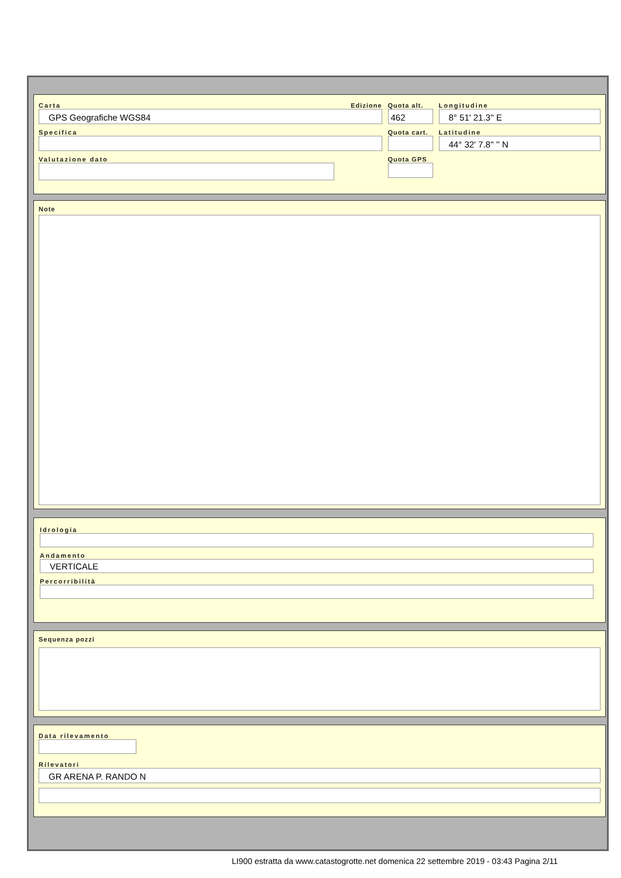Carta Edizione
GPS Geografiche WGS84
Specifica
Valutazione dato
Quota alt.
462
Quota cart.
Quota GPS
Longitudine
8° 51' 21.3'' E
Latitudine
44° 32' 7.8'' '' N
Note
Idrologia
Andamento
VERTICALE
Percorribilità
Sequenza pozzi
Data rilevamento
Rilevatori
GR ARENA P. RANDO N
LI900 estratta da www.catastogrotte.net domenica 22 settembre 2019 - 03:43 Pagina 2/11